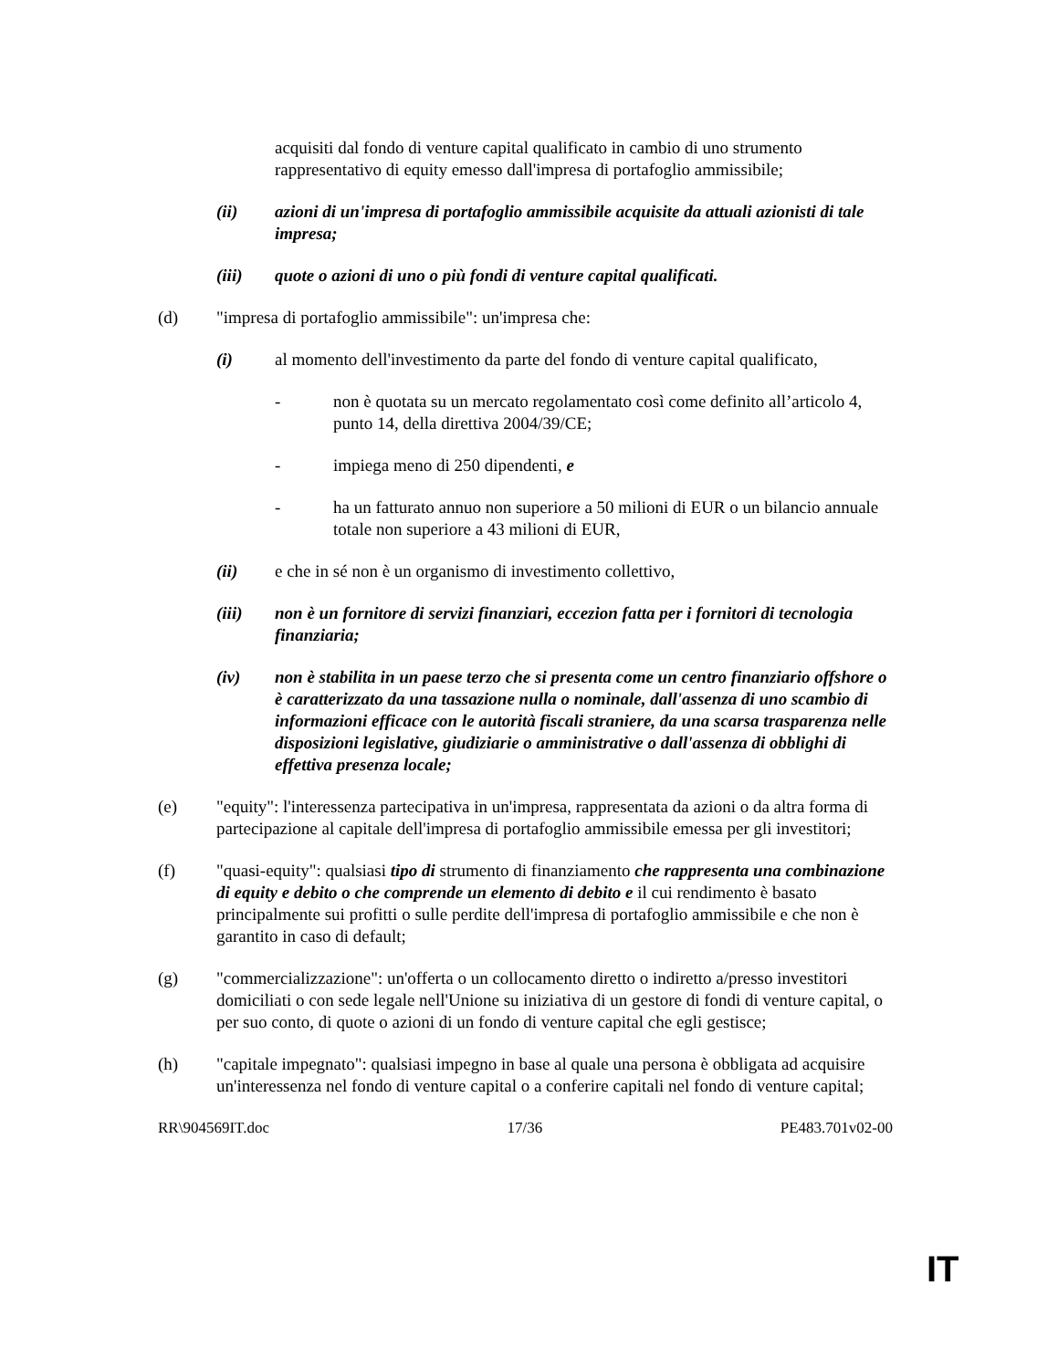acquisiti dal fondo di venture capital qualificato in cambio di uno strumento rappresentativo di equity emesso dall'impresa di portafoglio ammissibile;
(ii) azioni di un'impresa di portafoglio ammissibile acquisite da attuali azionisti di tale impresa;
(iii) quote o azioni di uno o più fondi di venture capital qualificati.
(d) "impresa di portafoglio ammissibile": un'impresa che:
(i) al momento dell'investimento da parte del fondo di venture capital qualificato,
- non è quotata su un mercato regolamentato così come definito all’articolo 4, punto 14, della direttiva 2004/39/CE;
- impiega meno di 250 dipendenti, e
- ha un fatturato annuo non superiore a 50 milioni di EUR o un bilancio annuale totale non superiore a 43 milioni di EUR,
(ii) e che in sé non è un organismo di investimento collettivo,
(iii) non è un fornitore di servizi finanziari, eccezion fatta per i fornitori di tecnologia finanziaria;
(iv) non è stabilita in un paese terzo che si presenta come un centro finanziario offshore o è caratterizzato da una tassazione nulla o nominale, dall'assenza di uno scambio di informazioni efficace con le autorità fiscali straniere, da una scarsa trasparenza nelle disposizioni legislative, giudiziarie o amministrative o dall'assenza di obblighi di effettiva presenza locale;
(e) "equity": l'interessenza partecipativa in un'impresa, rappresentata da azioni o da altra forma di partecipazione al capitale dell'impresa di portafoglio ammissibile emessa per gli investitori;
(f) "quasi-equity": qualsiasi tipo di strumento di finanziamento che rappresenta una combinazione di equity e debito o che comprende un elemento di debito e il cui rendimento è basato principalmente sui profitti o sulle perdite dell'impresa di portafoglio ammissibile e che non è garantito in caso di default;
(g) "commercializzazione": un'offerta o un collocamento diretto o indiretto a/presso investitori domiciliati o con sede legale nell'Unione su iniziativa di un gestore di fondi di venture capital, o per suo conto, di quote o azioni di un fondo di venture capital che egli gestisce;
(h) "capitale impegnato": qualsiasi impegno in base al quale una persona è obbligata ad acquisire un'interessenza nel fondo di venture capital o a conferire capitali nel fondo di venture capital;
RR\904569IT.doc 17/36 PE483.701v02-00
IT